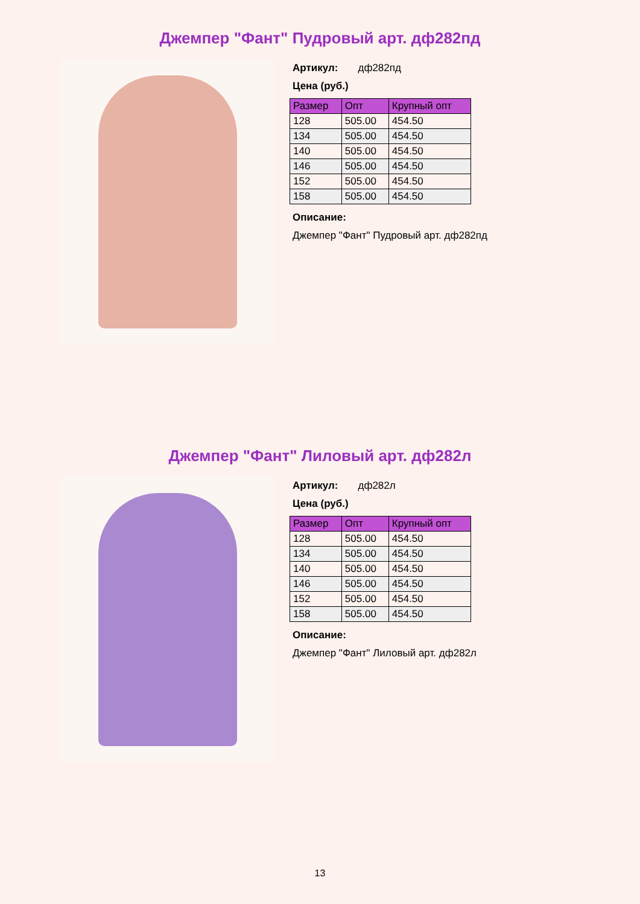Джемпер "Фант" Пудровый арт. дф282пд
Артикул: дф282пд
Цена (руб.)
| Размер | Опт | Крупный опт |
| --- | --- | --- |
| 128 | 505.00 | 454.50 |
| 134 | 505.00 | 454.50 |
| 140 | 505.00 | 454.50 |
| 146 | 505.00 | 454.50 |
| 152 | 505.00 | 454.50 |
| 158 | 505.00 | 454.50 |
Описание:
Джемпер "Фант" Пудровый арт. дф282пд
Джемпер "Фант" Лиловый арт. дф282л
Артикул: дф282л
Цена (руб.)
| Размер | Опт | Крупный опт |
| --- | --- | --- |
| 128 | 505.00 | 454.50 |
| 134 | 505.00 | 454.50 |
| 140 | 505.00 | 454.50 |
| 146 | 505.00 | 454.50 |
| 152 | 505.00 | 454.50 |
| 158 | 505.00 | 454.50 |
Описание:
Джемпер "Фант" Лиловый арт. дф282л
13